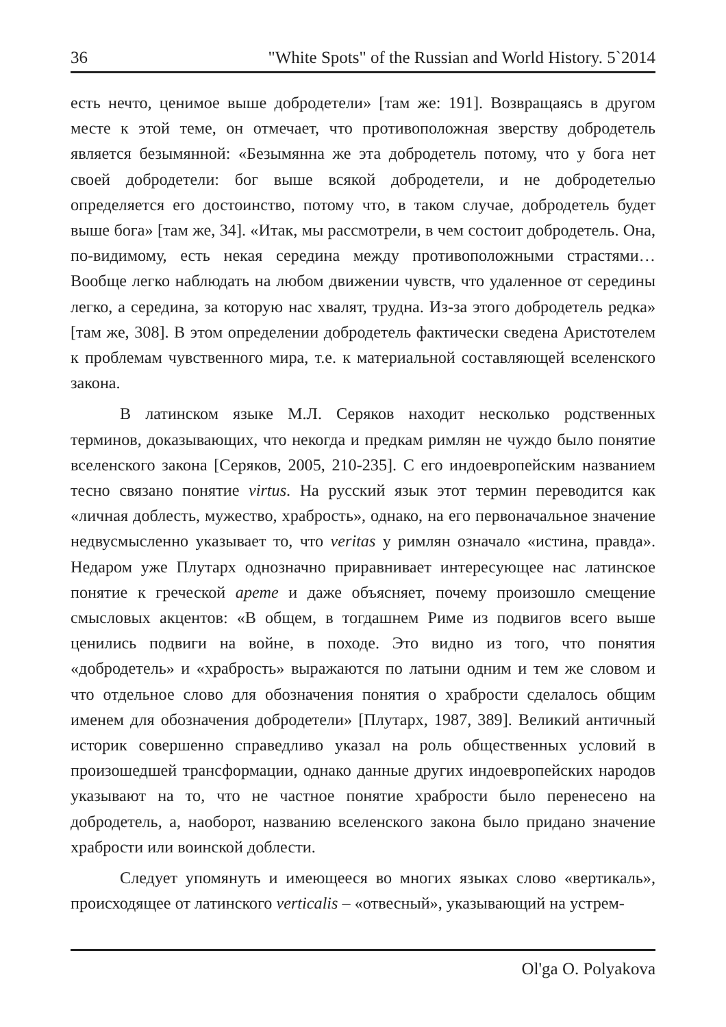36 "White Spots" of the Russian and World History. 5`2014
есть нечто, ценимое выше добродетели» [там же: 191]. Возвращаясь в другом месте к этой теме, он отмечает, что противоположная зверству добродетель является безымянной: «Безымянна же эта добродетель потому, что у бога нет своей добродетели: бог выше всякой добродетели, и не добродетелью определяется его достоинство, потому что, в таком случае, добродетель будет выше бога» [там же, 34]. «Итак, мы рассмотрели, в чем состоит добродетель. Она, по-видимому, есть некая середина между противоположными страстями… Вообще легко наблюдать на любом движении чувств, что удаленное от середины легко, а середина, за которую нас хвалят, трудна. Из-за этого добродетель редка» [там же, 308]. В этом определении добродетель фактически сведена Аристотелем к проблемам чувственного мира, т.е. к материальной составляющей вселенского закона.
В латинском языке М.Л. Серяков находит несколько родственных терминов, доказывающих, что некогда и предкам римлян не чуждо было понятие вселенского закона [Серяков, 2005, 210-235]. С его индоевропейским названием тесно связано понятие virtus. На русский язык этот термин переводится как «личная доблесть, мужество, храбрость», однако, на его первоначальное значение недвусмысленно указывает то, что veritas у римлян означало «истина, правда». Недаром уже Плутарх однозначно приравнивает интересующее нас латинское понятие к греческой арете и даже объясняет, почему произошло смещение смысловых акцентов: «В общем, в тогдашнем Риме из подвигов всего выше ценились подвиги на войне, в походе. Это видно из того, что понятия «добродетель» и «храбрость» выражаются по латыни одним и тем же словом и что отдельное слово для обозначения понятия о храбрости сделалось общим именем для обозначения добродетели» [Плутарх, 1987, 389]. Великий античный историк совершенно справедливо указал на роль общественных условий в произошедшей трансформации, однако данные других индоевропейских народов указывают на то, что не частное понятие храбрости было перенесено на добродетель, а, наоборот, названию вселенского закона было придано значение храбрости или воинской доблести.
Следует упомянуть и имеющееся во многих языках слово «вертикаль», происходящее от латинского verticalis – «отвесный», указывающий на устрем-
Ol'ga O. Polyakova